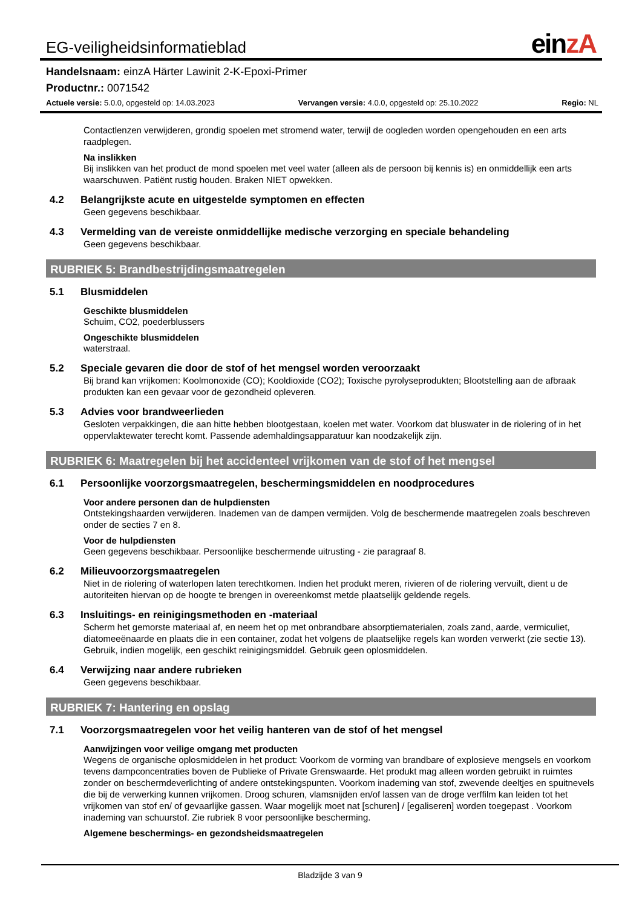EG-veiligheidsinformatieblad
einzA
Handelsnaam: einzA Härter Lawinit 2-K-Epoxi-Primer
Productnr.: 0071542
Actuele versie: 5.0.0, opgesteld op: 14.03.2023 Vervangen versie: 4.0.0, opgesteld op: 25.10.2022 Regio: NL
Contactlenzen verwijderen, grondig spoelen met stromend water, terwijl de oogleden worden opengehouden en een arts raadplegen.
Na inslikken
Bij inslikken van het product de mond spoelen met veel water (alleen als de persoon bij kennis is) en onmiddellijk een arts waarschuwen. Patiënt rustig houden. Braken NIET opwekken.
4.2 Belangrijkste acute en uitgestelde symptomen en effecten
Geen gegevens beschikbaar.
4.3 Vermelding van de vereiste onmiddellijke medische verzorging en speciale behandeling
Geen gegevens beschikbaar.
RUBRIEK 5: Brandbestrijdingsmaatregelen
5.1 Blusmiddelen
Geschikte blusmiddelen
Schuim, CO2, poederblussers
Ongeschikte blusmiddelen
waterstraal.
5.2 Speciale gevaren die door de stof of het mengsel worden veroorzaakt
Bij brand kan vrijkomen: Koolmonoxide (CO); Kooldioxide (CO2); Toxische pyrolyseprodukten; Blootstelling aan de afbraak produkten kan een gevaar voor de gezondheid opleveren.
5.3 Advies voor brandweerlieden
Gesloten verpakkingen, die aan hitte hebben blootgestaan, koelen met water. Voorkom dat bluswater in de riolering of in het oppervlaktewater terecht komt. Passende ademhaldingsapparatuur kan noodzakelijk zijn.
RUBRIEK 6: Maatregelen bij het accidenteel vrijkomen van de stof of het mengsel
6.1 Persoonlijke voorzorgsmaatregelen, beschermingsmiddelen en noodprocedures
Voor andere personen dan de hulpdiensten
Ontstekingshaarden verwijderen. Inademen van de dampen vermijden. Volg de beschermende maatregelen zoals beschreven onder de secties 7 en 8.
Voor de hulpdiensten
Geen gegevens beschikbaar. Persoonlijke beschermende uitrusting - zie paragraaf 8.
6.2 Milieuvoorzorgsmaatregelen
Niet in de riolering of waterlopen laten terechtkomen. Indien het produkt meren, rivieren of de riolering vervuilt, dient u de autoriteiten hiervan op de hoogte te brengen in overeenkomst metde plaatselijk geldende regels.
6.3 Insluitings- en reinigingsmethoden en -materiaal
Scherm het gemorste materiaal af, en neem het op met onbrandbare absorptiematerialen, zoals zand, aarde, vermiculiet, diatomeeënaarde en plaats die in een container, zodat het volgens de plaatselijke regels kan worden verwerkt (zie sectie 13). Gebruik, indien mogelijk, een geschikt reinigingsmiddel. Gebruik geen oplosmiddelen.
6.4 Verwijzing naar andere rubrieken
Geen gegevens beschikbaar.
RUBRIEK 7: Hantering en opslag
7.1 Voorzorgsmaatregelen voor het veilig hanteren van de stof of het mengsel
Aanwijzingen voor veilige omgang met producten
Wegens de organische oplosmiddelen in het product: Voorkom de vorming van brandbare of explosieve mengsels en voorkom tevens dampconcentraties boven de Publieke of Private Grenswaarde. Het produkt mag alleen worden gebruikt in ruimtes zonder on beschermdeverlichting of andere ontstekingspunten. Voorkom inademing van stof, zwevende deeltjes en spuitnevels die bij de verwerking kunnen vrijkomen. Droog schuren, vlamsnijden en/of lassen van de droge verffilm kan leiden tot het vrijkomen van stof en/ of gevaarlijke gassen. Waar mogelijk moet nat [schuren] / [egaliseren] worden toegepast . Voorkom inademing van schuurstof. Zie rubriek 8 voor persoonlijke bescherming.
Algemene beschermings- en gezondsheidsmaatregelen
Bladzijde 3 van 9